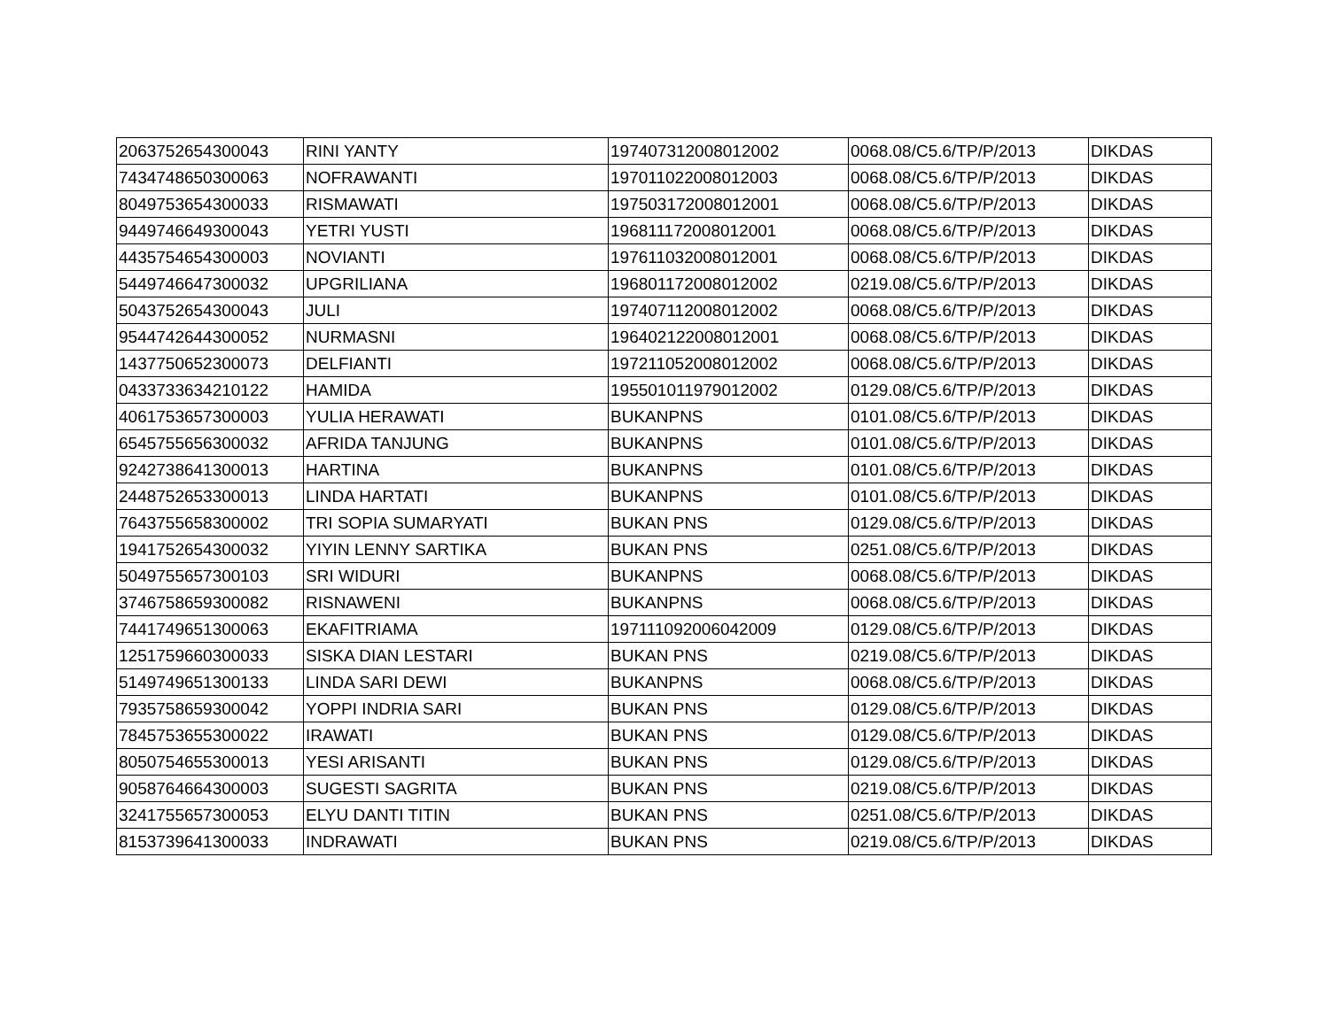| 2063752654300043 | RINI YANTY | 197407312008012002 | 0068.08/C5.6/TP/P/2013 | DIKDAS |
| 7434748650300063 | NOFRAWANTI | 197011022008012003 | 0068.08/C5.6/TP/P/2013 | DIKDAS |
| 8049753654300033 | RISMAWATI | 197503172008012001 | 0068.08/C5.6/TP/P/2013 | DIKDAS |
| 9449746649300043 | YETRI YUSTI | 196811172008012001 | 0068.08/C5.6/TP/P/2013 | DIKDAS |
| 4435754654300003 | NOVIANTI | 197611032008012001 | 0068.08/C5.6/TP/P/2013 | DIKDAS |
| 5449746647300032 | UPGRILIANA | 196801172008012002 | 0219.08/C5.6/TP/P/2013 | DIKDAS |
| 5043752654300043 | JULI | 197407112008012002 | 0068.08/C5.6/TP/P/2013 | DIKDAS |
| 9544742644300052 | NURMASNI | 196402122008012001 | 0068.08/C5.6/TP/P/2013 | DIKDAS |
| 1437750652300073 | DELFIANTI | 197211052008012002 | 0068.08/C5.6/TP/P/2013 | DIKDAS |
| 0433733634210122 | HAMIDA | 195501011979012002 | 0129.08/C5.6/TP/P/2013 | DIKDAS |
| 4061753657300003 | YULIA HERAWATI | BUKANPNS | 0101.08/C5.6/TP/P/2013 | DIKDAS |
| 6545755656300032 | AFRIDA TANJUNG | BUKANPNS | 0101.08/C5.6/TP/P/2013 | DIKDAS |
| 9242738641300013 | HARTINA | BUKANPNS | 0101.08/C5.6/TP/P/2013 | DIKDAS |
| 2448752653300013 | LINDA HARTATI | BUKANPNS | 0101.08/C5.6/TP/P/2013 | DIKDAS |
| 7643755658300002 | TRI SOPIA SUMARYATI | BUKAN PNS | 0129.08/C5.6/TP/P/2013 | DIKDAS |
| 1941752654300032 | YIYIN LENNY SARTIKA | BUKAN PNS | 0251.08/C5.6/TP/P/2013 | DIKDAS |
| 5049755657300103 | SRI WIDURI | BUKANPNS | 0068.08/C5.6/TP/P/2013 | DIKDAS |
| 3746758659300082 | RISNAWENI | BUKANPNS | 0068.08/C5.6/TP/P/2013 | DIKDAS |
| 7441749651300063 | EKAFITRIAMA | 197111092006042009 | 0129.08/C5.6/TP/P/2013 | DIKDAS |
| 1251759660300033 | SISKA DIAN LESTARI | BUKAN PNS | 0219.08/C5.6/TP/P/2013 | DIKDAS |
| 5149749651300133 | LINDA SARI DEWI | BUKANPNS | 0068.08/C5.6/TP/P/2013 | DIKDAS |
| 7935758659300042 | YOPPI INDRIA SARI | BUKAN PNS | 0129.08/C5.6/TP/P/2013 | DIKDAS |
| 7845753655300022 | IRAWATI | BUKAN PNS | 0129.08/C5.6/TP/P/2013 | DIKDAS |
| 8050754655300013 | YESI ARISANTI | BUKAN PNS | 0129.08/C5.6/TP/P/2013 | DIKDAS |
| 9058764664300003 | SUGESTI SAGRITA | BUKAN PNS | 0219.08/C5.6/TP/P/2013 | DIKDAS |
| 3241755657300053 | ELYU DANTI TITIN | BUKAN PNS | 0251.08/C5.6/TP/P/2013 | DIKDAS |
| 8153739641300033 | INDRAWATI | BUKAN PNS | 0219.08/C5.6/TP/P/2013 | DIKDAS |